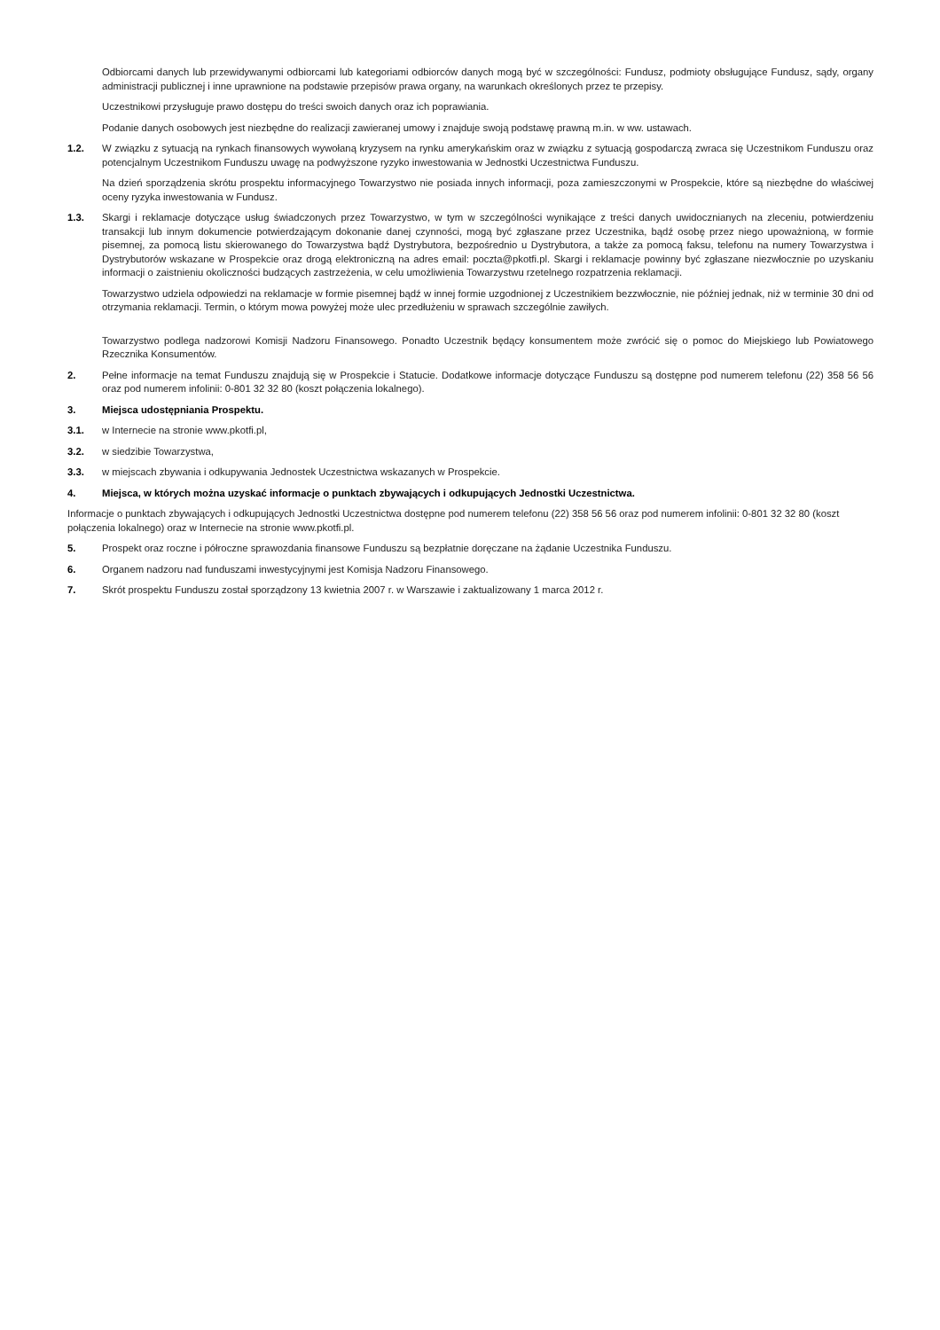Odbiorcami danych lub przewidywanymi odbiorcami lub kategoriami odbiorców danych mogą być w szczególności: Fundusz, podmioty obsługujące Fundusz, sądy, organy administracji publicznej i inne uprawnione na podstawie przepisów prawa organy, na warunkach określonych przez te przepisy.
Uczestnikowi przysługuje prawo dostępu do treści swoich danych oraz ich poprawiania.
Podanie danych osobowych jest niezbędne do realizacji zawieranej umowy i znajduje swoją podstawę prawną m.in. w ww. ustawach.
1.2. W związku z sytuacją na rynkach finansowych wywołaną kryzysem na rynku amerykańskim oraz w związku z sytuacją gospodarczą zwraca się Uczestnikom Funduszu oraz potencjalnym Uczestnikom Funduszu uwagę na podwyższone ryzyko inwestowania w Jednostki Uczestnictwa Funduszu.
Na dzień sporządzenia skrótu prospektu informacyjnego Towarzystwo nie posiada innych informacji, poza zamieszczonymi w Prospekcie, które są niezbędne do właściwej oceny ryzyka inwestowania w Fundusz.
1.3. Skargi i reklamacje dotyczące usług świadczonych przez Towarzystwo, w tym w szczególności wynikające z treści danych uwidocznianych na zleceniu, potwierdzeniu transakcji lub innym dokumencie potwierdzającym dokonanie danej czynności, mogą być zgłaszane przez Uczestnika, bądź osobę przez niego upoważnioną, w formie pisemnej, za pomocą listu skierowanego do Towarzystwa bądź Dystrybutora, bezpośrednio u Dystrybutora, a także za pomocą faksu, telefonu na numery Towarzystwa i Dystrybutorów wskazane w Prospekcie oraz drogą elektroniczną na adres email: poczta@pkotfi.pl. Skargi i reklamacje powinny być zgłaszane niezwłocznie po uzyskaniu informacji o zaistnieniu okoliczności budzących zastrzeżenia, w celu umożliwienia Towarzystwu rzetelnego rozpatrzenia reklamacji.
Towarzystwo udziela odpowiedzi na reklamacje w formie pisemnej bądź w innej formie uzgodnionej z Uczestnikiem bezzwłocznie, nie później jednak, niż w terminie 30 dni od otrzymania reklamacji. Termin, o którym mowa powyżej może ulec przedłużeniu w sprawach szczególnie zawiłych.
Towarzystwo podlega nadzorowi Komisji Nadzoru Finansowego. Ponadto Uczestnik będący konsumentem może zwrócić się o pomoc do Miejskiego lub Powiatowego Rzecznika Konsumentów.
2. Pełne informacje na temat Funduszu znajdują się w Prospekcie i Statucie. Dodatkowe informacje dotyczące Funduszu są dostępne pod numerem telefonu (22) 358 56 56 oraz pod numerem infolinii: 0-801 32 32 80 (koszt połączenia lokalnego).
3. Miejsca udostępniania Prospektu.
3.1. w Internecie na stronie www.pkotfi.pl,
3.2. w siedzibie Towarzystwa,
3.3. w miejscach zbywania i odkupywania Jednostek Uczestnictwa wskazanych w Prospekcie.
4. Miejsca, w których można uzyskać informacje o punktach zbywających i odkupujących Jednostki Uczestnictwa.
Informacje o punktach zbywających i odkupujących Jednostki Uczestnictwa dostępne pod numerem telefonu (22) 358 56 56 oraz pod numerem infolinii: 0-801 32 32 80 (koszt połączenia lokalnego) oraz w Internecie na stronie www.pkotfi.pl.
5. Prospekt oraz roczne i półroczne sprawozdania finansowe Funduszu są bezpłatnie doręczane na żądanie Uczestnika Funduszu.
6. Organem nadzoru nad funduszami inwestycyjnymi jest Komisja Nadzoru Finansowego.
7. Skrót prospektu Funduszu został sporządzony 13 kwietnia 2007 r. w Warszawie i zaktualizowany 1 marca 2012 r.